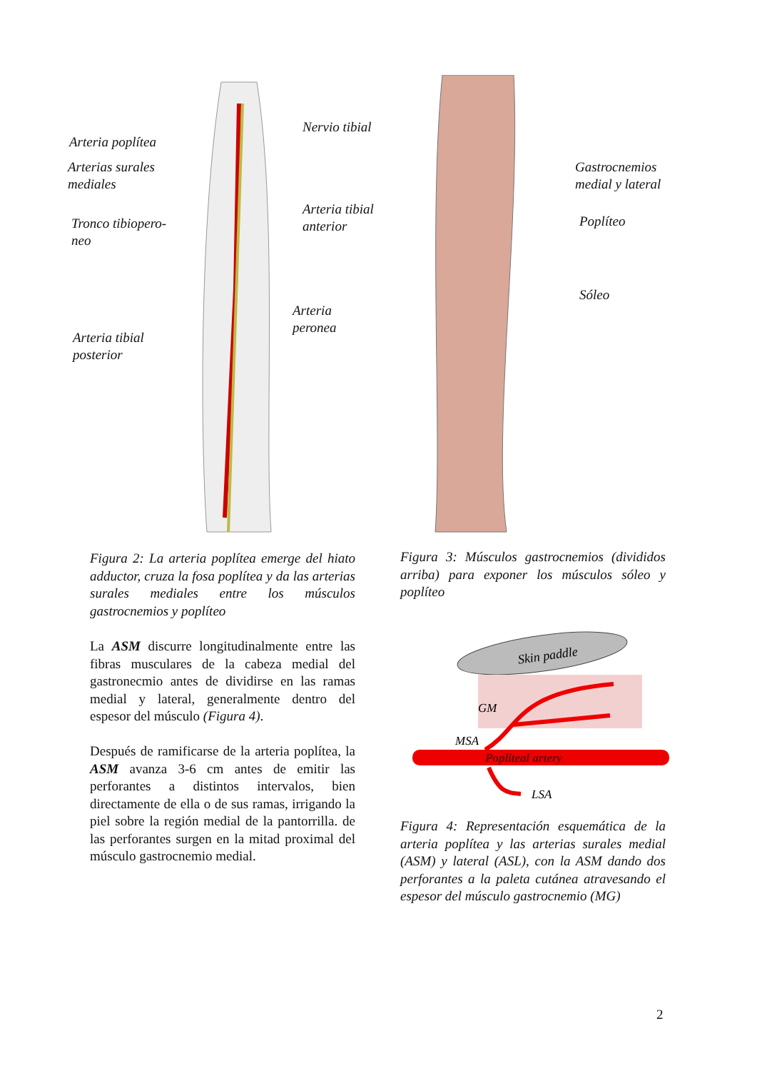Arteria poplítea
Nervio tibial
Arterias surales
mediales
Arteria tibial
anterior
Tronco tibiopero-
neo
Arteria
peronea
Arteria tibial
posterior
Gastrocnemios
medial y lateral
Poplíteo
Sóleo
Figura 2: La arteria poplítea emerge del hiato adductor, cruza la fosa poplítea y da las arterias surales mediales entre los músculos gastrocnemios y poplíteo
Figura 3: Músculos gastrocnemios (divididos arriba) para exponer los músculos sóleo y poplíteo
La ASM discurre longitudinalmente entre las fibras musculares de la cabeza medial del gastronecmio antes de dividirse en las ramas medial y lateral, generalmente dentro del espesor del músculo (Figura 4).
Después de ramificarse de la arteria poplítea, la ASM avanza 3-6 cm antes de emitir las perforantes a distintos intervalos, bien directamente de ella o de sus ramas, irrigando la piel sobre la región medial de la pantorrilla. de las perforantes surgen en la mitad proximal del músculo gastrocnemio medial.
Skin paddle
GM
MSA
Popliteal artery
LSA
Figura 4: Representación esquemática de la arteria poplítea y las arterias surales medial (ASM) y lateral (ASL), con la ASM dando dos perforantes a la paleta cutánea atravesando el espesor del músculo gastrocnemio (MG)
2